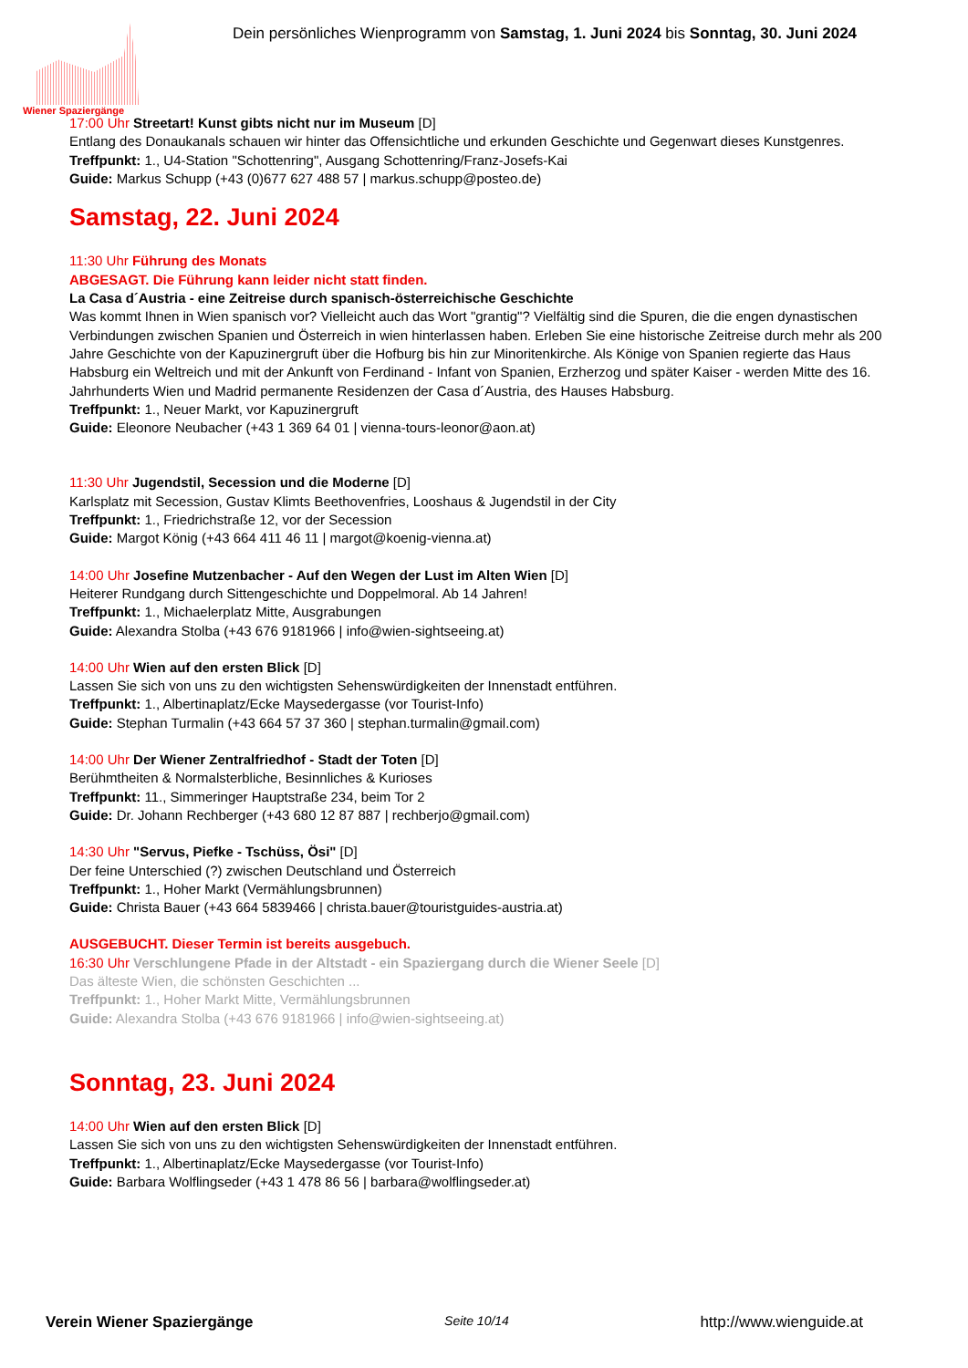Wiener Spaziergänge
Dein persönliches Wienprogramm von Samstag, 1. Juni 2024 bis Sonntag, 30. Juni 2024
17:00 Uhr Streetart! Kunst gibts nicht nur im Museum [D]
Entlang des Donaukanals schauen wir hinter das Offensichtliche und erkunden Geschichte und Gegenwart dieses Kunstgenres.
Treffpunkt: 1., U4-Station "Schottenring", Ausgang Schottenring/Franz-Josefs-Kai
Guide: Markus Schupp (+43 (0)677 627 488 57 | markus.schupp@posteo.de)
Samstag, 22. Juni 2024
11:30 Uhr Führung des Monats
ABGESAGT. Die Führung kann leider nicht statt finden.
La Casa d´Austria - eine Zeitreise durch spanisch-österreichische Geschichte
Was kommt Ihnen in Wien spanisch vor? Vielleicht auch das Wort "grantig"? Vielfältig sind die Spuren, die die engen dynastischen Verbindungen zwischen Spanien und Österreich in wien hinterlassen haben. Erleben Sie eine historische Zeitreise durch mehr als 200 Jahre Geschichte von der Kapuzinergruft über die Hofburg bis hin zur Minoritenkirche. Als Könige von Spanien regierte das Haus Habsburg ein Weltreich und mit der Ankunft von Ferdinand - Infant von Spanien, Erzherzog und später Kaiser - werden Mitte des 16. Jahrhunderts Wien und Madrid permanente Residenzen der Casa d´Austria, des Hauses Habsburg.
Treffpunkt: 1., Neuer Markt, vor Kapuzinergruft
Guide: Eleonore Neubacher (+43 1 369 64 01 | vienna-tours-leonor@aon.at)
11:30 Uhr Jugendstil, Secession und die Moderne [D]
Karlsplatz mit Secession, Gustav Klimts Beethovenfries, Looshaus & Jugendstil in der City
Treffpunkt: 1., Friedrichstraße 12, vor der Secession
Guide: Margot König (+43 664 411 46 11 | margot@koenig-vienna.at)
14:00 Uhr Josefine Mutzenbacher - Auf den Wegen der Lust im Alten Wien [D]
Heiterer Rundgang durch Sittengeschichte und Doppelmoral. Ab 14 Jahren!
Treffpunkt: 1., Michaelerplatz Mitte, Ausgrabungen
Guide: Alexandra Stolba (+43 676 9181966 | info@wien-sightseeing.at)
14:00 Uhr Wien auf den ersten Blick [D]
Lassen Sie sich von uns zu den wichtigsten Sehenswürdigkeiten der Innenstadt entführen.
Treffpunkt: 1., Albertinaplatz/Ecke Maysedergasse (vor Tourist-Info)
Guide: Stephan Turmalin (+43 664 57 37 360 | stephan.turmalin@gmail.com)
14:00 Uhr Der Wiener Zentralfriedhof - Stadt der Toten [D]
Berühmtheiten & Normalsterbliche, Besinnliches & Kurioses
Treffpunkt: 11., Simmeringer Hauptstraße 234, beim Tor 2
Guide: Dr. Johann Rechberger (+43 680 12 87 887 | rechberjo@gmail.com)
14:30 Uhr "Servus, Piefke - Tschüss, Ösi" [D]
Der feine Unterschied (?) zwischen Deutschland und Österreich
Treffpunkt: 1., Hoher Markt (Vermählungsbrunnen)
Guide: Christa Bauer (+43 664 5839466 | christa.bauer@touristguides-austria.at)
AUSGEBUCHT. Dieser Termin ist bereits ausgebuch.
16:30 Uhr Verschlungene Pfade in der Altstadt - ein Spaziergang durch die Wiener Seele [D]
Das älteste Wien, die schönsten Geschichten ...
Treffpunkt: 1., Hoher Markt Mitte, Vermählungsbrunnen
Guide: Alexandra Stolba (+43 676 9181966 | info@wien-sightseeing.at)
Sonntag, 23. Juni 2024
14:00 Uhr Wien auf den ersten Blick [D]
Lassen Sie sich von uns zu den wichtigsten Sehenswürdigkeiten der Innenstadt entführen.
Treffpunkt: 1., Albertinaplatz/Ecke Maysedergasse (vor Tourist-Info)
Guide: Barbara Wolflingseder (+43 1 478 86 56 | barbara@wolflingseder.at)
Verein Wiener Spaziergänge Seite 10/14 http://www.wienguide.at